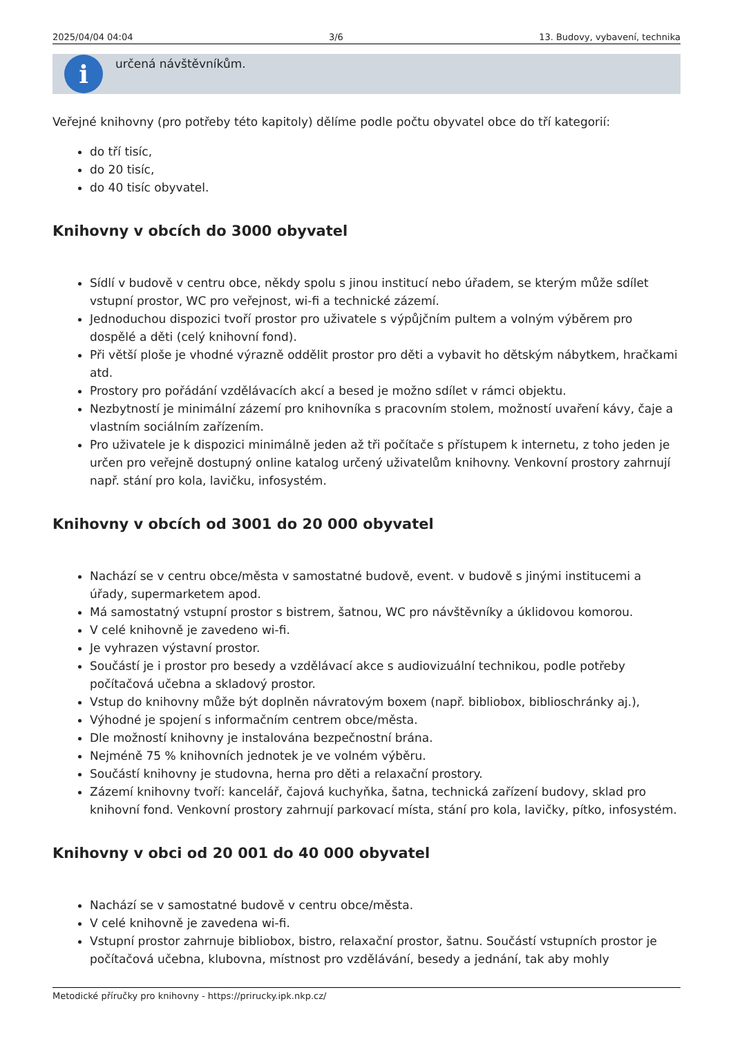2025/04/04 04:04 3/6 13. Budovy, vybavení, technika
i
určená návštěvníkům.
Veřejné knihovny (pro potřeby této kapitoly) dělíme podle počtu obyvatel obce do tří kategorií:
do tří tisíc,
do 20 tisíc,
do 40 tisíc obyvatel.
Knihovny v obcích do 3000 obyvatel
Sídlí v budově v centru obce, někdy spolu s jinou institucí nebo úřadem, se kterým může sdílet vstupní prostor, WC pro veřejnost, wi-fi a technické zázemí.
Jednoduchou dispozici tvoří prostor pro uživatele s výpůjčním pultem a volným výběrem pro dospělé a děti (celý knihovní fond).
Při větší ploše je vhodné výrazně oddělit prostor pro děti a vybavit ho dětským nábytkem, hračkami atd.
Prostory pro pořádání vzdělávacích akcí a besed je možno sdílet v rámci objektu.
Nezbytností je minimální zázemí pro knihovníka s pracovním stolem, možností uvaření kávy, čaje a vlastním sociálním zařízením.
Pro uživatele je k dispozici minimálně jeden až tři počítače s přístupem k internetu, z toho jeden je určen pro veřejně dostupný online katalog určený uživatelům knihovny. Venkovní prostory zahrnují např. stání pro kola, lavičku, infosystém.
Knihovny v obcích od 3001 do 20 000 obyvatel
Nachází se v centru obce/města v samostatné budově, event. v budově s jinými institucemi a úřady, supermarketem apod.
Má samostatný vstupní prostor s bistrem, šatnou, WC pro návštěvníky a úklidovou komorou.
V celé knihovně je zavedeno wi-fi.
Je vyhrazen výstavní prostor.
Součástí je i prostor pro besedy a vzdělávací akce s audiovizuální technikou, podle potřeby počítačová učebna a skladový prostor.
Vstup do knihovny může být doplněn návratovým boxem (např. bibliobox, biblioschránky aj.),
Výhodné je spojení s informačním centrem obce/města.
Dle možností knihovny je instalována bezpečnostní brána.
Nejméně 75 % knihovních jednotek je ve volném výběru.
Součástí knihovny je studovna, herna pro děti a relaxační prostory.
Zázemí knihovny tvoří: kancelář, čajová kuchyňka, šatna, technická zařízení budovy, sklad pro knihovní fond. Venkovní prostory zahrnují parkovací místa, stání pro kola, lavičky, pítko, infosystém.
Knihovny v obci od 20 001 do 40 000 obyvatel
Nachází se v samostatné budově v centru obce/města.
V celé knihovně je zavedena wi-fi.
Vstupní prostor zahrnuje bibliobox, bistro, relaxační prostor, šatnu. Součástí vstupních prostor je počítačová učebna, klubovna, místnost pro vzdělávání, besedy a jednání, tak aby mohly
Metodické příručky pro knihovny - https://prirucky.ipk.nkp.cz/